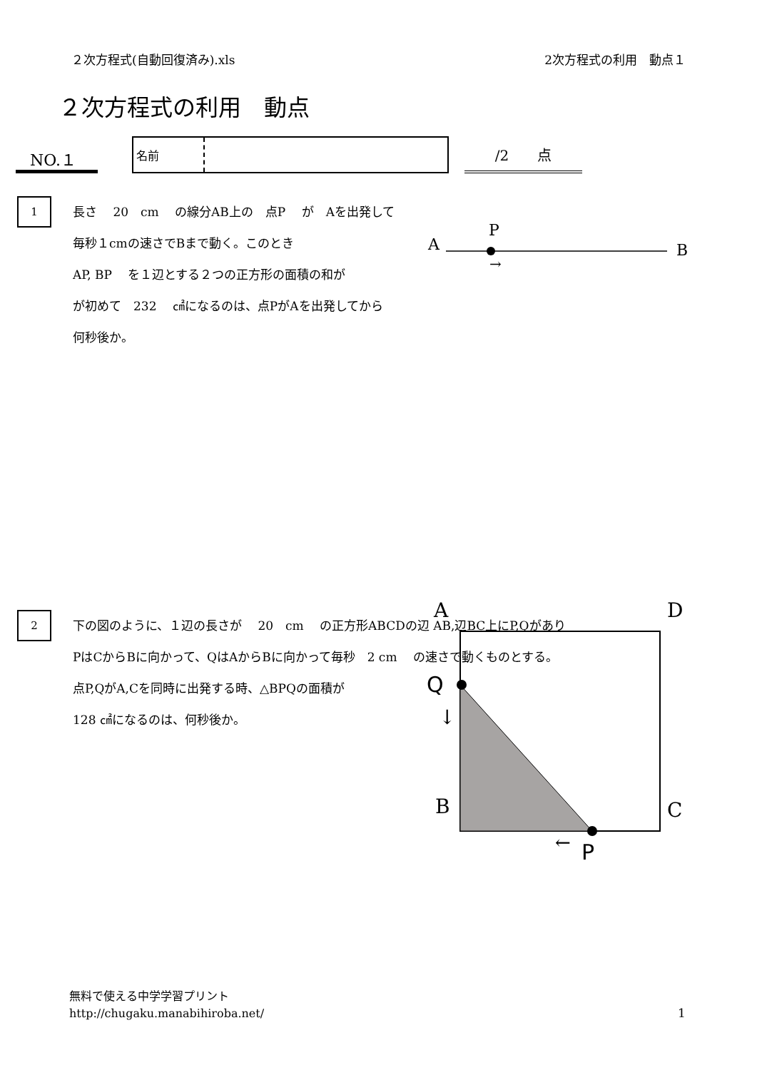２次方程式(自動回復済み).xls 2次方程式の利用　動点１
２次方程式の利用　動点
NO.１
名前
/2　　点
1
長さ　 20　cm　 の線分AB上の　点P　 が　Aを出発して
毎秒１cmの速さでBまで動く。このとき
AP, BP　 を１辺とする２つの正方形の面積の和が
が初めて　232　 ㎠になるのは、点PがAを出発してから
何秒後か。
A
P
B
→
2
下の図のように、１辺の長さが　 20　cm　 の正方形ABCDの辺 AB,辺BC上にP,Qがあり
PはCからBに向かって、QはAからBに向かって毎秒　2 cm　 の速さで動くものとする。
点P,QがA,Cを同時に出発する時、△BPQの面積が
128 ㎠になるのは、何秒後か。
A
D
B
C
Q
↓
←
P
無料で使える中学学習プリント
http://chugaku.manabihiroba.net/
1